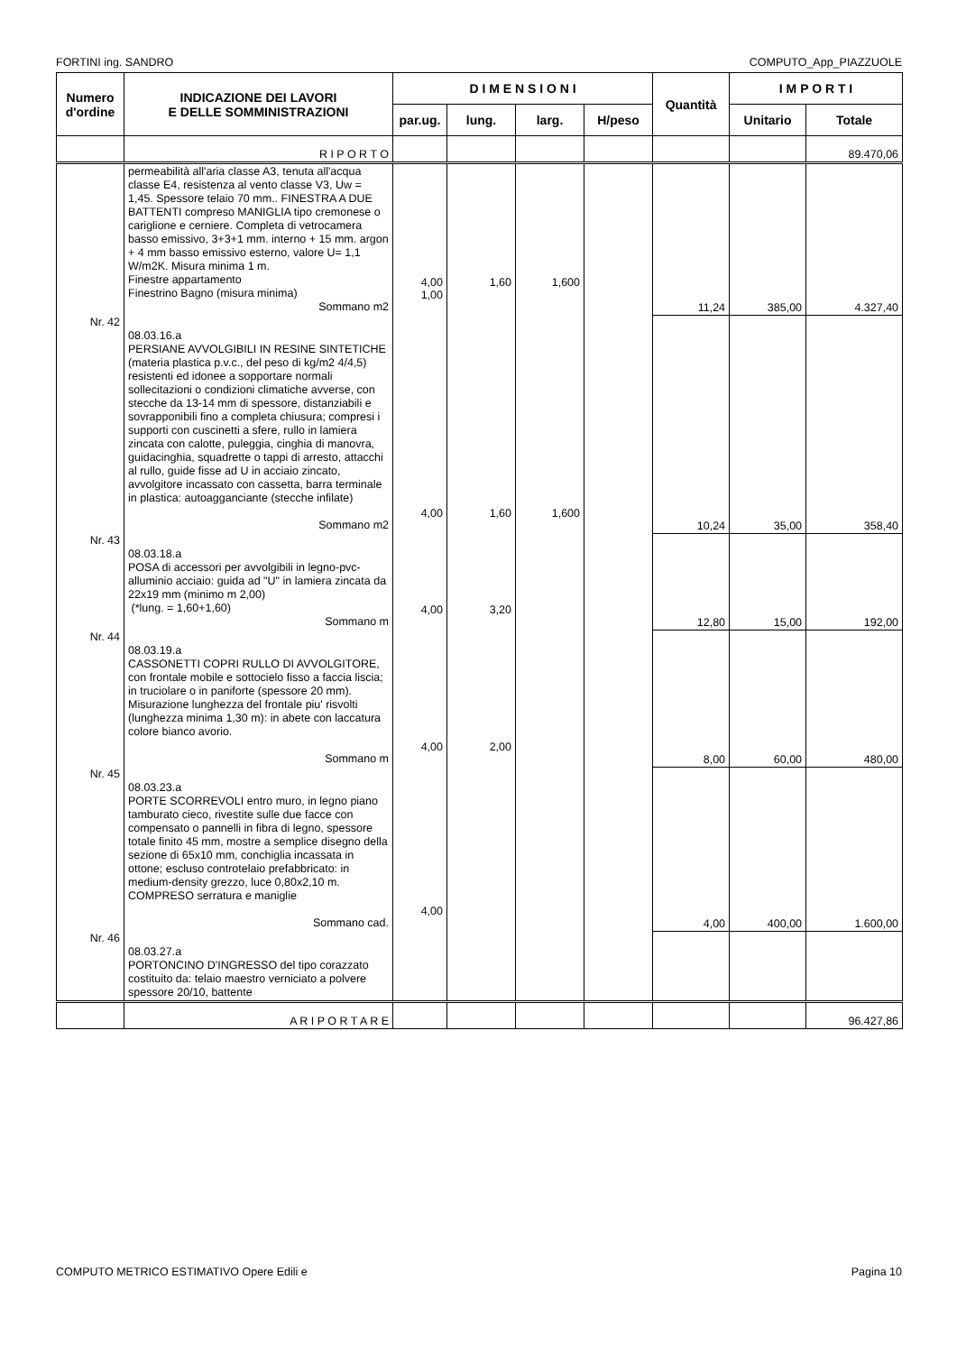FORTINI ing. SANDRO COMPUTO_App_PIAZZUOLE
| Numero d'ordine | INDICAZIONE DEI LAVORI E DELLE SOMMINISTRAZIONI | D I M E N S I O N I | | | | Quantità | I M P O R T I | |
| --- | --- | --- | --- | --- | --- | --- | --- | --- |
| | | par.ug. | lung. | larg. | H/peso | | Unitario | Totale |
| | R I P O R T O | | | | | | | 89.470,06 |
| | permeabilità all'aria classe A3, tenuta all'acqua classe E4, resistenza al vento classe V3, Uw = 1,45. Spessore telaio 70 mm.. FINESTRA A DUE BATTENTI compreso MANIGLIA tipo cremonese o cariglione e cerniere. Completa di vetrocamera basso emissivo, 3+3+1 mm. interno + 15 mm. argon + 4 mm basso emissivo esterno, valore U= 1,1 W/m2K. Misura minima 1 m. Finestre appartamento Finestrino Bagno (misura minima) Sommano m2 | 4,00 1,00 | 1,60 | 1,600 | | 11,24 | 385,00 | 4.327,40 |
| Nr. 42 | 08.03.16.a PERSIANE AVVOLGIBILI IN RESINE SINTETICHE (materia plastica p.v.c., del peso di kg/m2 4/4,5) resistenti ed idonee a sopportare normali sollecitazioni o condizioni climatiche avverse, con stecche da 13-14 mm di spessore, distanziabili e sovrapponibili fino a completa chiusura; compresi i supporti con cuscinetti a sfere, rullo in lamiera zincata con calotte, puleggia, cinghia di manovra, guidacinghia, squadrette o tappi di arresto, attacchi al rullo, guide fisse ad U in acciaio zincato, avvolgitore incassato con cassetta, barra terminale in plastica: autoagganciante (stecche infilate) Sommano m2 | 4,00 | 1,60 | 1,600 | | 10,24 | 35,00 | 358,40 |
| Nr. 43 | 08.03.18.a POSA di accessori per avvolgibili in legno-pvc-alluminio acciaio: guida ad "U" in lamiera zincata da 22x19 mm (minimo m 2,00) (*lung. = 1,60+1,60) Sommano m | 4,00 | 3,20 | | | 12,80 | 15,00 | 192,00 |
| Nr. 44 | 08.03.19.a CASSONETTI COPRI RULLO DI AVVOLGITORE, con frontale mobile e sottocielo fisso a faccia liscia; in truciolare o in paniforte (spessore 20 mm). Misurazione lunghezza del frontale piu' risvolti (lunghezza minima 1,30 m): in abete con laccatura colore bianco avorio. Sommano m | 4,00 | 2,00 | | | 8,00 | 60,00 | 480,00 |
| Nr. 45 | 08.03.23.a PORTE SCORREVOLI entro muro, in legno piano tamburato cieco, rivestite sulle due facce con compensato o pannelli in fibra di legno, spessore totale finito 45 mm, mostre a semplice disegno della sezione di 65x10 mm, conchiglia incassata in ottone; escluso controtelaio prefabbricato: in medium-density grezzo, luce 0,80x2,10 m. COMPRESO serratura e maniglie Sommano cad. | 4,00 | | | | 4,00 | 400,00 | 1.600,00 |
| Nr. 46 | 08.03.27.a PORTONCINO D'INGRESSO del tipo corazzato costituito da: telaio maestro verniciato a polvere spessore 20/10, battente | | | | | | | |
| | A R I P O R T A R E | | | | | | | 96.427,86 |
COMPUTO METRICO ESTIMATIVO Opere Edili e Pagina 10